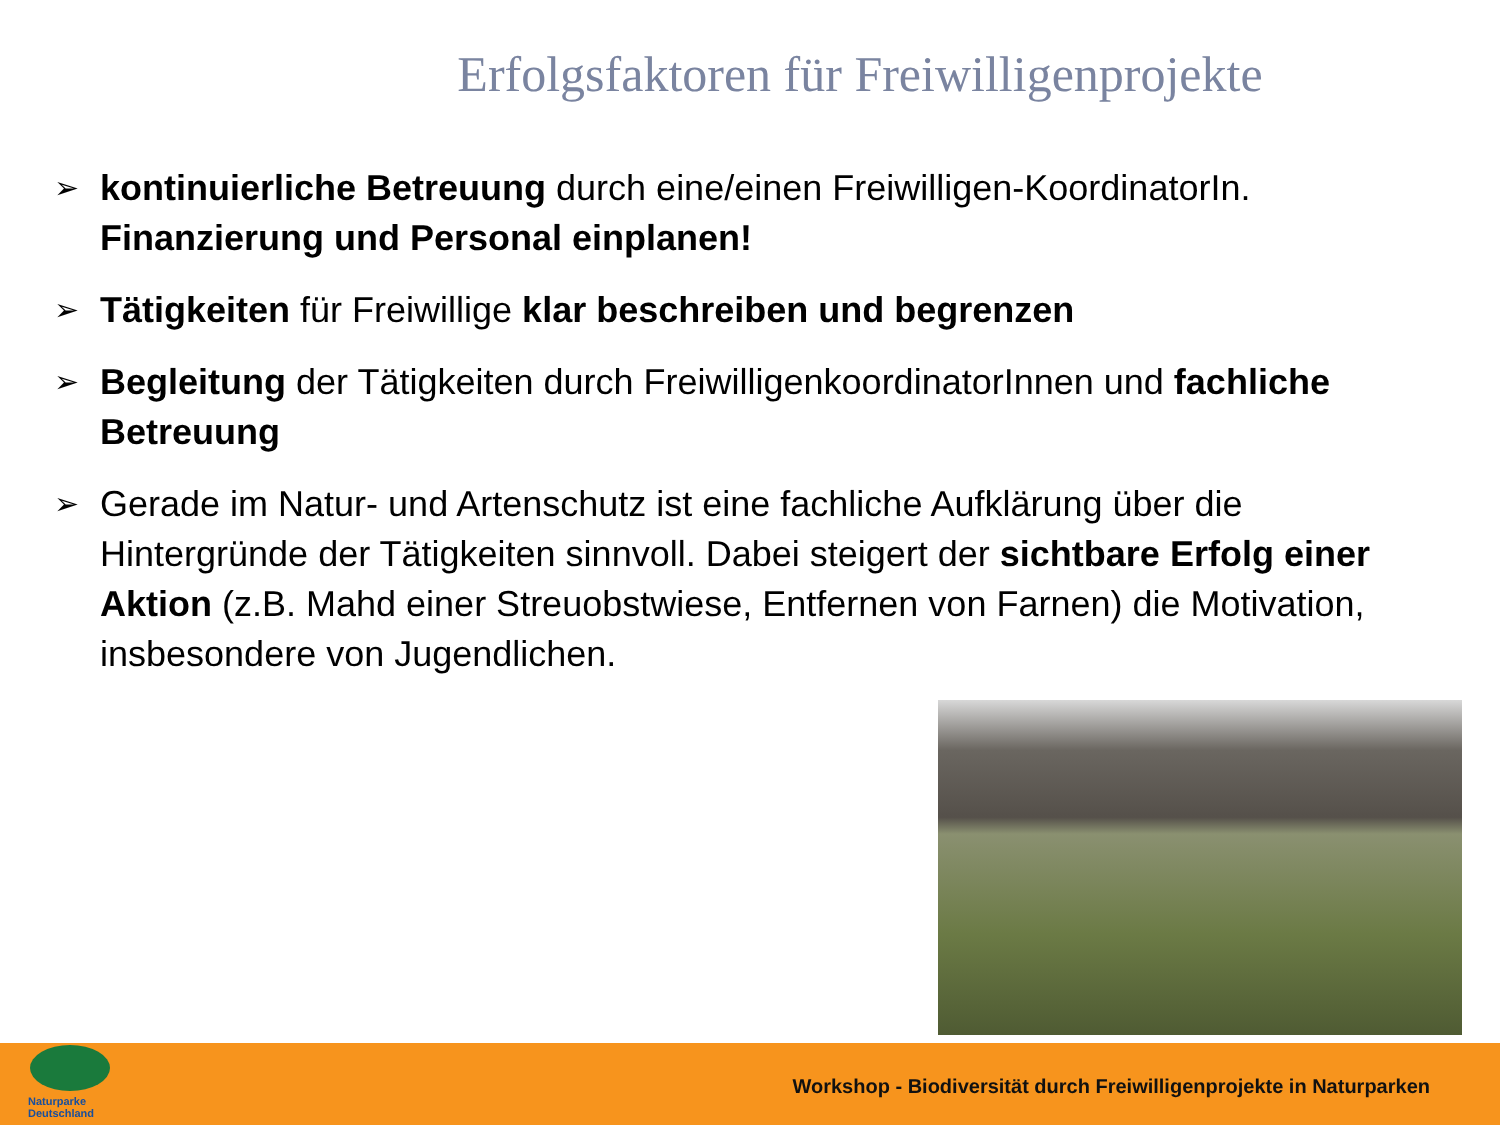Erfolgsfaktoren für Freiwilligenprojekte
➢ kontinuierliche Betreuung durch eine/einen Freiwilligen-KoordinatorIn. Finanzierung und Personal einplanen!
➢ Tätigkeiten für Freiwillige klar beschreiben und begrenzen
➢ Begleitung der Tätigkeiten durch FreiwilligenkoordinatorInnen und fachliche Betreuung
➢ Gerade im Natur- und Artenschutz ist eine fachliche Aufklärung über die Hintergründe der Tätigkeiten sinnvoll. Dabei steigert der sichtbare Erfolg einer Aktion (z.B. Mahd einer Streuobstwiese, Entfernen von Farnen) die Motivation, insbesondere von Jugendlichen.
Naturparke
Deutschland
Workshop - Biodiversität durch Freiwilligenprojekte in Naturparken